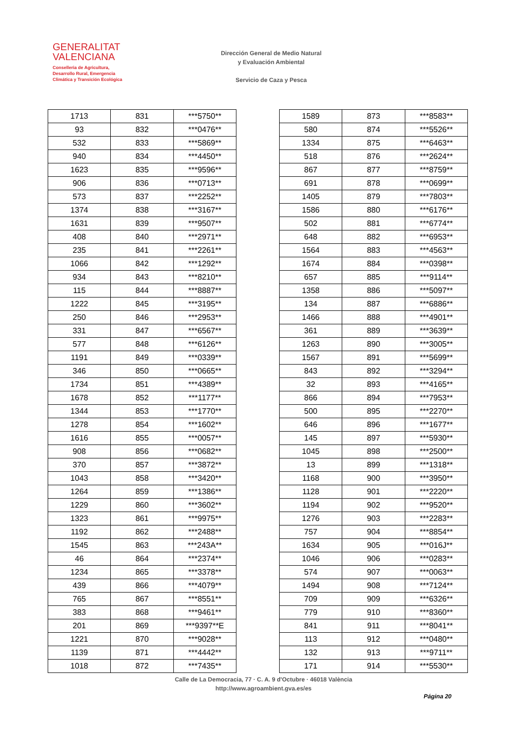GENERALITAT
VALENCIANA
Conselleria de Agricultura,
Desarrollo Rural, Emergencia
Climática y Transición Ecológica
Dirección General de Medio Natural
y Evaluación Ambiental
Servicio de Caza y Pesca
| 1713 | 831 | ***5750** |
| 93 | 832 | ***0476** |
| 532 | 833 | ***5869** |
| 940 | 834 | ***4450** |
| 1623 | 835 | ***9596** |
| 906 | 836 | ***0713** |
| 573 | 837 | ***2252** |
| 1374 | 838 | ***3167** |
| 1631 | 839 | ***9507** |
| 408 | 840 | ***2971** |
| 235 | 841 | ***2261** |
| 1066 | 842 | ***1292** |
| 934 | 843 | ***8210** |
| 115 | 844 | ***8887** |
| 1222 | 845 | ***3195** |
| 250 | 846 | ***2953** |
| 331 | 847 | ***6567** |
| 577 | 848 | ***6126** |
| 1191 | 849 | ***0339** |
| 346 | 850 | ***0665** |
| 1734 | 851 | ***4389** |
| 1678 | 852 | ***1177** |
| 1344 | 853 | ***1770** |
| 1278 | 854 | ***1602** |
| 1616 | 855 | ***0057** |
| 908 | 856 | ***0682** |
| 370 | 857 | ***3872** |
| 1043 | 858 | ***3420** |
| 1264 | 859 | ***1386** |
| 1229 | 860 | ***3602** |
| 1323 | 861 | ***9975** |
| 1192 | 862 | ***2488** |
| 1545 | 863 | ***243A** |
| 46 | 864 | ***2374** |
| 1234 | 865 | ***3378** |
| 439 | 866 | ***4079** |
| 765 | 867 | ***8551** |
| 383 | 868 | ***9461** |
| 201 | 869 | ***9397**E |
| 1221 | 870 | ***9028** |
| 1139 | 871 | ***4442** |
| 1018 | 872 | ***7435** |
| 1589 | 873 | ***8583** |
| 580 | 874 | ***5526** |
| 1334 | 875 | ***6463** |
| 518 | 876 | ***2624** |
| 867 | 877 | ***8759** |
| 691 | 878 | ***0699** |
| 1405 | 879 | ***7803** |
| 1586 | 880 | ***6176** |
| 502 | 881 | ***6774** |
| 648 | 882 | ***6953** |
| 1564 | 883 | ***4563** |
| 1674 | 884 | ***0398** |
| 657 | 885 | ***9114** |
| 1358 | 886 | ***5097** |
| 134 | 887 | ***6886** |
| 1466 | 888 | ***4901** |
| 361 | 889 | ***3639** |
| 1263 | 890 | ***3005** |
| 1567 | 891 | ***5699** |
| 843 | 892 | ***3294** |
| 32 | 893 | ***4165** |
| 866 | 894 | ***7953** |
| 500 | 895 | ***2270** |
| 646 | 896 | ***1677** |
| 145 | 897 | ***5930** |
| 1045 | 898 | ***2500** |
| 13 | 899 | ***1318** |
| 1168 | 900 | ***3950** |
| 1128 | 901 | ***2220** |
| 1194 | 902 | ***9520** |
| 1276 | 903 | ***2283** |
| 757 | 904 | ***8854** |
| 1634 | 905 | ***016J** |
| 1046 | 906 | ***0283** |
| 574 | 907 | ***0063** |
| 1494 | 908 | ***7124** |
| 709 | 909 | ***6326** |
| 779 | 910 | ***8360** |
| 841 | 911 | ***8041** |
| 113 | 912 | ***0480** |
| 132 | 913 | ***9711** |
| 171 | 914 | ***5530** |
Calle de La Democracia, 77 · C. A. 9 d'Octubre · 46018 València
http://www.agroambient.gva.es/es
Página 20